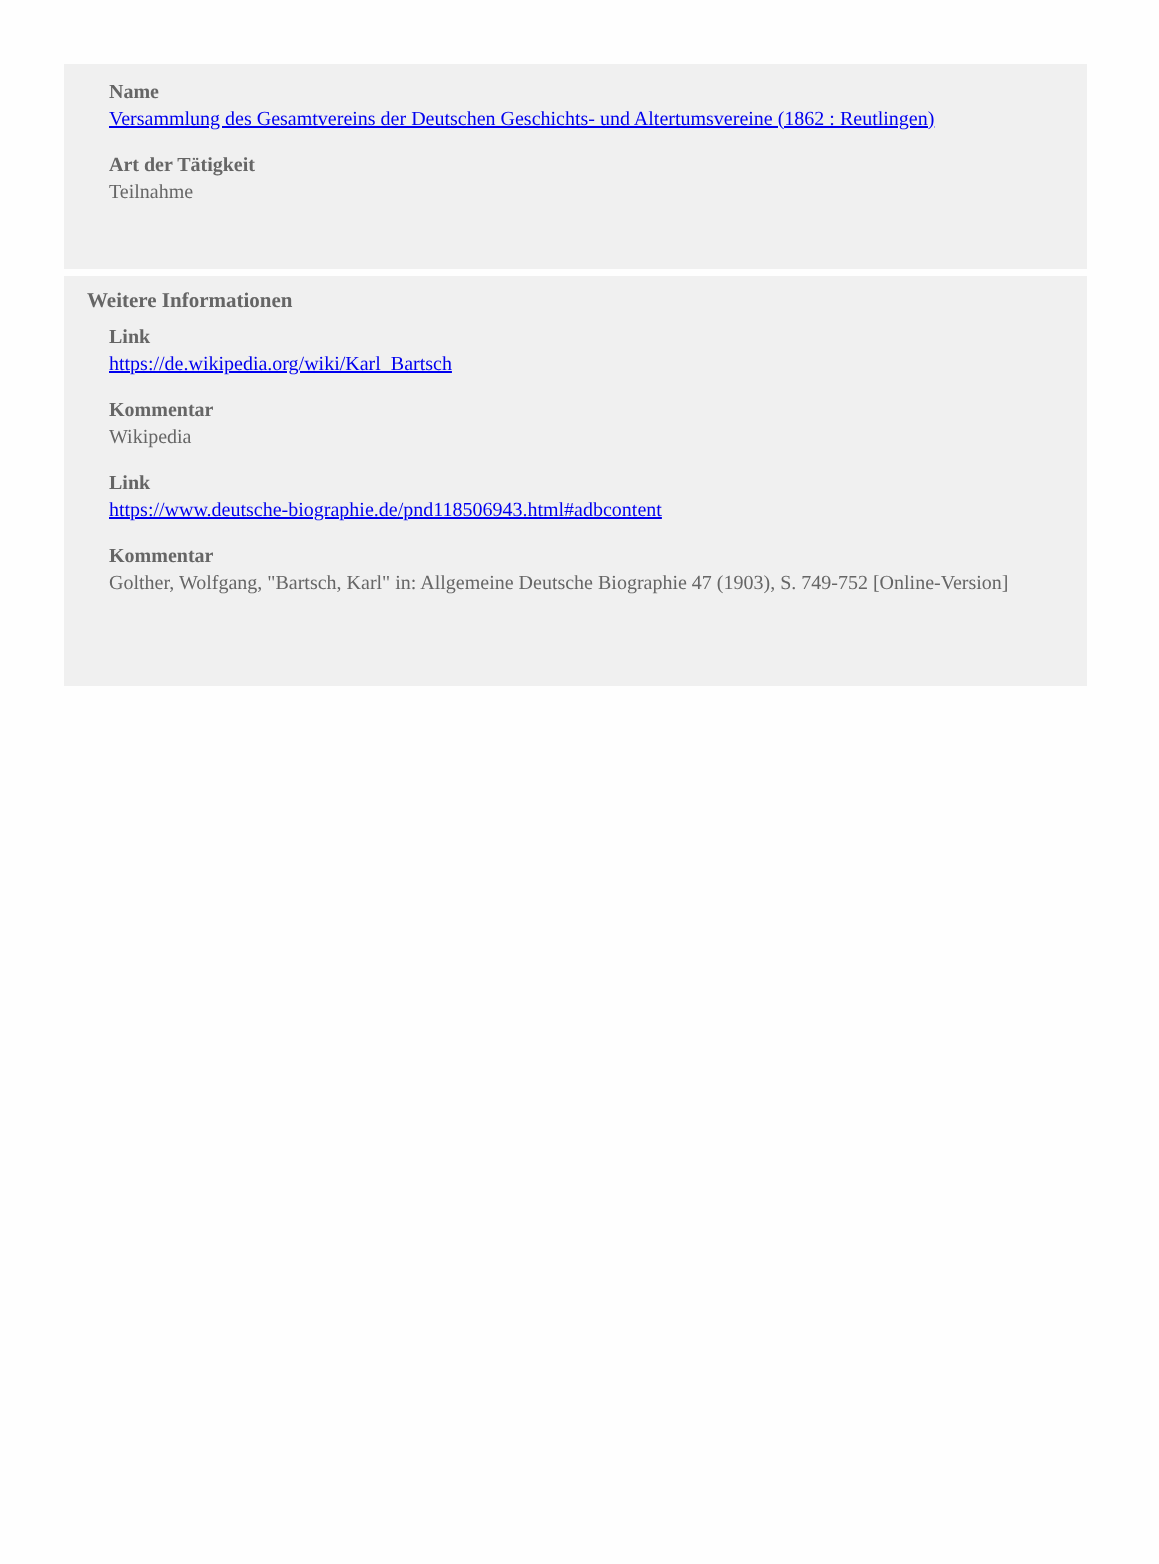Name
Versammlung des Gesamtvereins der Deutschen Geschichts- und Altertumsvereine (1862 : Reutlingen)
Art der Tätigkeit
Teilnahme
Weitere Informationen
Link
https://de.wikipedia.org/wiki/Karl_Bartsch
Kommentar
Wikipedia
Link
https://www.deutsche-biographie.de/pnd118506943.html#adbcontent
Kommentar
Golther, Wolfgang, "Bartsch, Karl" in: Allgemeine Deutsche Biographie 47 (1903), S. 749-752 [Online-Version]